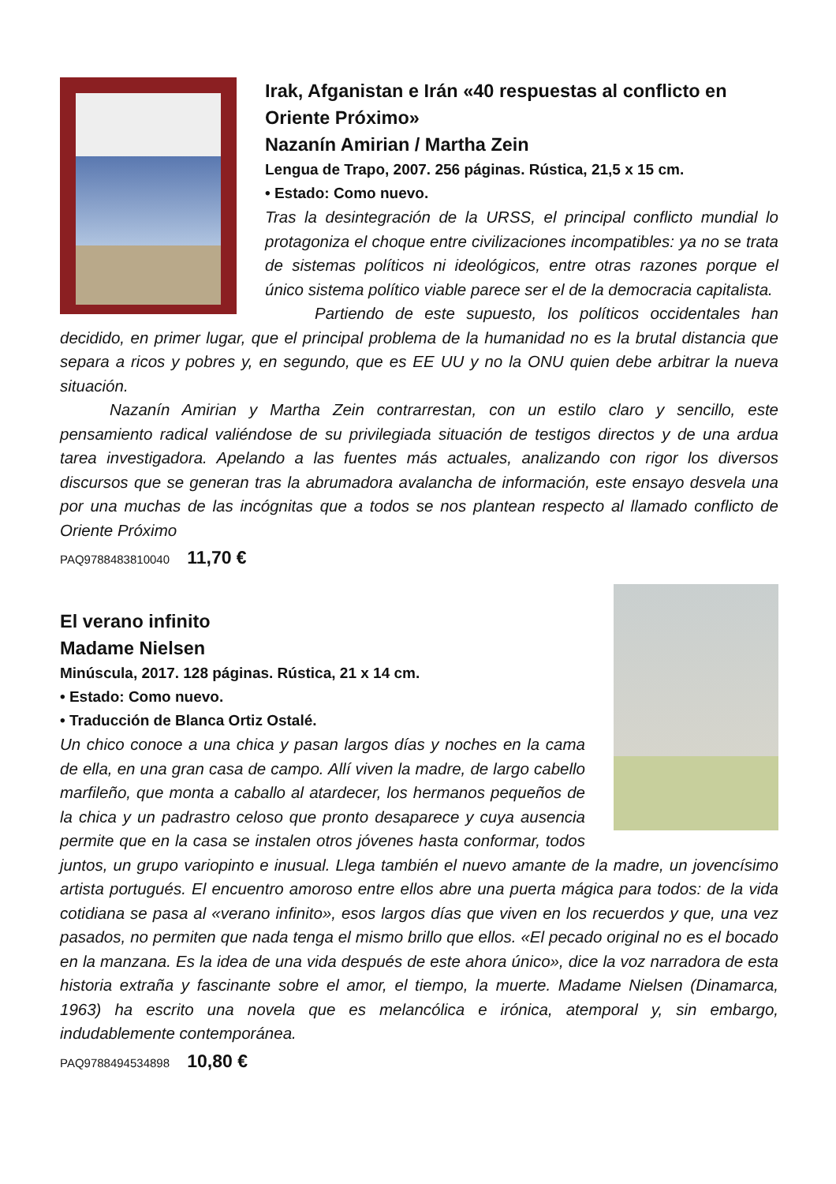Irak, Afganistan e Irán «40 respuestas al conflicto en Oriente Próximo»
Nazanín Amirian / Martha Zein
Lengua de Trapo, 2007. 256 páginas. Rústica, 21,5 x 15 cm.
• Estado: Como nuevo.
Tras la desintegración de la URSS, el principal conflicto mundial lo protagoniza el choque entre civilizaciones incompatibles: ya no se trata de sistemas políticos ni ideológicos, entre otras razones porque el único sistema político viable parece ser el de la democracia capitalista.
Partiendo de este supuesto, los políticos occidentales han decidido, en primer lugar, que el principal problema de la humanidad no es la brutal distancia que separa a ricos y pobres y, en segundo, que es EE UU y no la ONU quien debe arbitrar la nueva situación.
Nazanín Amirian y Martha Zein contrarrestan, con un estilo claro y sencillo, este pensamiento radical valiéndose de su privilegiada situación de testigos directos y de una ardua tarea investigadora. Apelando a las fuentes más actuales, analizando con rigor los diversos discursos que se generan tras la abrumadora avalancha de información, este ensayo desvela una por una muchas de las incógnitas que a todos se nos plantean respecto al llamado conflicto de Oriente Próximo
PAQ9788483810040 11,70 €
El verano infinito
Madame Nielsen
Minúscula, 2017. 128 páginas. Rústica, 21 x 14 cm.
• Estado: Como nuevo.
• Traducción de Blanca Ortiz Ostalé.
Un chico conoce a una chica y pasan largos días y noches en la cama de ella, en una gran casa de campo. Allí viven la madre, de largo cabello marfileño, que monta a caballo al atardecer, los hermanos pequeños de la chica y un padrastro celoso que pronto desaparece y cuya ausencia permite que en la casa se instalen otros jóvenes hasta conformar, todos juntos, un grupo variopinto e inusual. Llega también el nuevo amante de la madre, un jovencísimo artista portugués. El encuentro amoroso entre ellos abre una puerta mágica para todos: de la vida cotidiana se pasa al «verano infinito», esos largos días que viven en los recuerdos y que, una vez pasados, no permiten que nada tenga el mismo brillo que ellos. «El pecado original no es el bocado en la manzana. Es la idea de una vida después de este ahora único», dice la voz narradora de esta historia extraña y fascinante sobre el amor, el tiempo, la muerte. Madame Nielsen (Dinamarca, 1963) ha escrito una novela que es melancólica e irónica, atemporal y, sin embargo, indudablemente contemporánea.
PAQ9788494534898 10,80 €